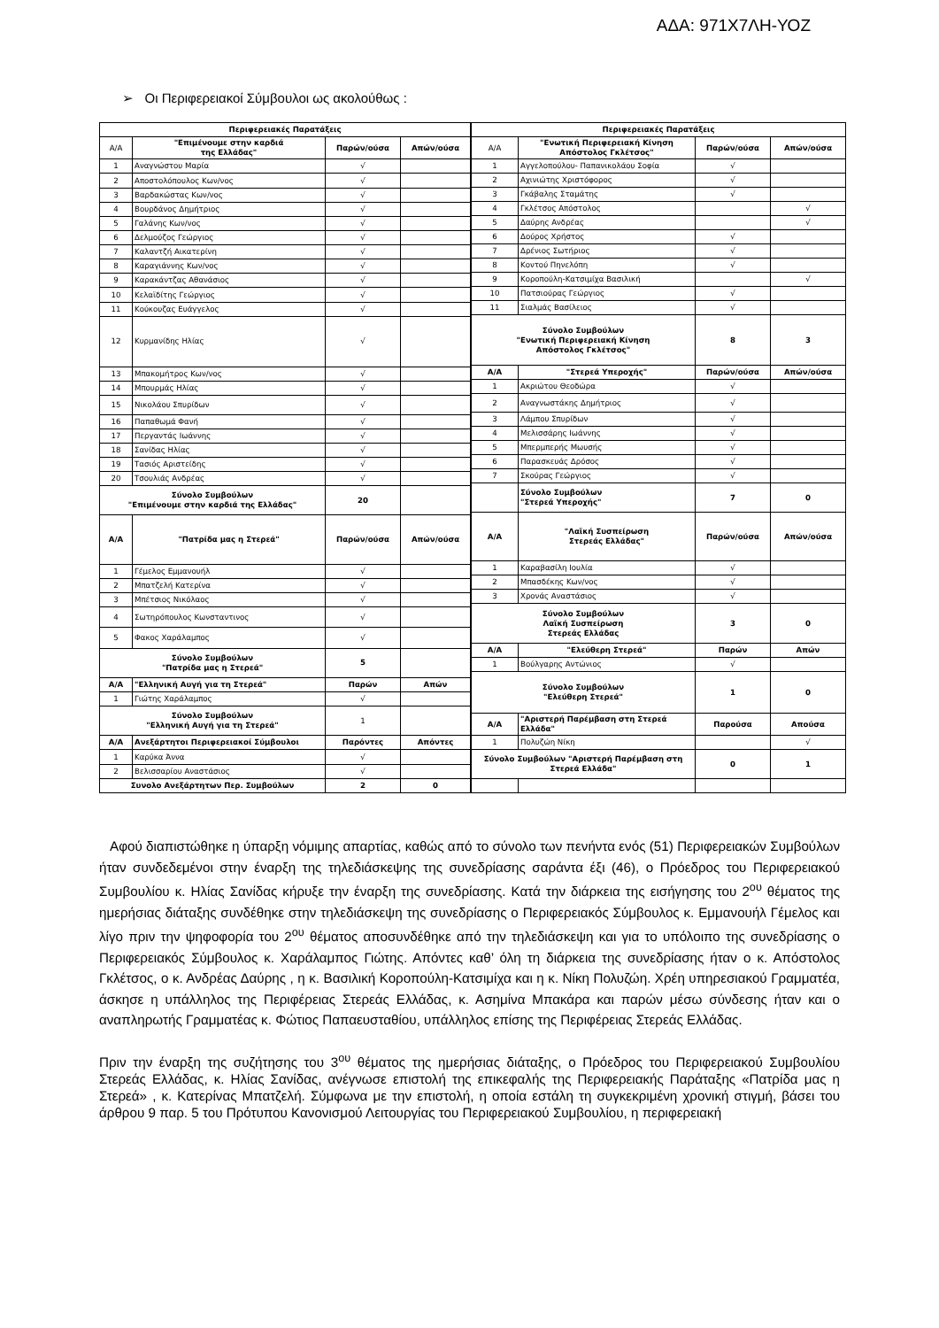ΑΔΑ: 971Χ7ΛΗ-ΥΟΖ
➢ Οι Περιφερειακοί Σύμβουλοι ως ακολούθως :
| Περιφερειακές Παρατάξεις | | | |
| --- | --- | --- | --- |
| Α/Α | "Επιμένουμε στην καρδιά της Ελλάδας" | Παρών/ούσα | Απών/ούσα |
| 1 | Αναγνώστου Μαρία | √ | |
| 2 | Αποστολόπουλος Κων/νος | √ | |
| 3 | Βαρδακώστας Κων/νος | √ | |
| 4 | Βουρδάνος Δημήτριος | √ | |
| 5 | Γαλάνης Κων/νος | √ | |
| 6 | Δελμούζος Γεώργιος | √ | |
| 7 | Καλαντζή Αικατερίνη | √ | |
| 8 | Καραγιάννης Κων/νος | √ | |
| 9 | Καρακάντζας Αθανάσιος | √ | |
| 10 | Κελαϊδίτης Γεώργιος | √ | |
| 11 | Κούκουζας Ευάγγελος | √ | |
| 12 | Κυρμανίδης Ηλίας | √ | |
| 13 | Μπακομήτρος Κων/νος | √ | |
| 14 | Μπουρμάς Ηλίας | √ | |
| 15 | Νικολάου Σπυρίδων | √ | |
| 16 | Παπαθωμά Φανή | √ | |
| 17 | Περγαντάς Ιωάννης | √ | |
| 18 | Σανίδας Ηλίας | √ | |
| 19 | Τασιός Αριστείδης | √ | |
| 20 | Τσουλιάς Ανδρέας | √ | |
| Σύνολο Συμβούλων "Επιμένουμε στην καρδιά της Ελλάδας" | | 20 | |
| Α/Α | "Πατρίδα μας η Στερεά" | Παρών/ούσα | Απών/ούσα |
| 1 | Γέμελος Εμμανουήλ | √ | |
| 2 | Μπατζελή Κατερίνα | √ | |
| 3 | Μπέτσιος Νικόλαος | √ | |
| 4 | Σωτηρόπουλος Κωνσταντινος | √ | |
| 5 | Φακος Χαράλαμπος | √ | |
| Σύνολο Συμβούλων "Πατρίδα μας η Στερεά" | | 5 | |
| Α/Α | "Ελληνική Αυγή για τη Στερεά" | Παρών | Απών |
| 1 | Γιώτης Χαράλαμπος | √ | |
| Σύνολο Συμβούλων "Ελληνική Αυγή για τη Στερεά" | | 1 | |
| Α/Α | Ανεξάρτητοι Περιφερειακοί Σύμβουλοι | Παρόντες | Απόντες |
| 1 | Καρύκα Άννα | √ | |
| 2 | Βελισσαρίου Αναστάσιος | √ | |
| Συνολο Ανεξάρτητων Περ. Συμβούλων | | 2 | 0 |
| Περιφερειακές Παρατάξεις | | | |
| --- | --- | --- | --- |
| Α/Α | "Ενωτική Περιφερειακή Κίνηση Απόστολος Γκλέτσος" | Παρών/ούσα | Απών/ούσα |
| 1 | Αγγελοπούλου- Παπανικολάου Σοφία | √ | |
| 2 | Αχινιώτης Χριστόφορος | √ | |
| 3 | Γκάβαλης Σταμάτης | √ | |
| 4 | Γκλέτσος Απόστολος | | √ |
| 5 | Δαύρης Ανδρέας | | √ |
| 6 | Δούρος Χρήστος | √ | |
| 7 | Δρένιος Σωτήριος | √ | |
| 8 | Κοντού Πηνελόπη | √ | |
| 9 | Κοροπούλη-Κατσιμίχα Βασιλική | | √ |
| 10 | Πατσιούρας Γεώργιος | √ | |
| 11 | Σιαλμάς Βασίλειος | √ | |
| Σύνολο Συμβούλων "Ενωτική Περιφερειακή Κίνηση Απόστολος Γκλέτσος" | | 8 | 3 |
| Α/Α | "Στερεά Υπεροχής" | Παρών/ούσα | Απών/ούσα |
| 1 | Ακριώτου Θεοδώρα | √ | |
| 2 | Αναγνωστάκης Δημήτριος | √ | |
| 3 | Λάμπου Σπυρίδων | √ | |
| 4 | Μελισσάρης Ιωάννης | √ | |
| 5 | Μπερμπερής Μωυσής | √ | |
| 6 | Παρασκευάς Δρόσος | √ | |
| 7 | Σκούρας Γεώργιος | √ | |
| | Σύνολο Συμβούλων "Στερεά Υπεροχής" | 7 | 0 |
| Α/Α | "Λαϊκή Συσπείρωση Στερεάς Ελλάδας" | Παρών/ούσα | Απών/ούσα |
| 1 | Καραβασίλη Ιουλία | √ | |
| 2 | Μπασδέκης Κων/νος | √ | |
| 3 | Χρονάς Αναστάσιος | √ | |
| Σύνολο Συμβούλων Λαϊκή Συσπείρωση Στερεάς Ελλάδας | | 3 | 0 |
| Α/Α | "Ελεύθερη Στερεά" | Παρών | Απών |
| 1 | Βούλγαρης Αντώνιος | √ | |
| Σύνολο Συμβούλων "Ελεύθερη Στερεά" | | 1 | 0 |
| Α/Α | "Αριστερή Παρέμβαση στη Στερεά Ελλάδα" | Παρούσα | Απούσα |
| 1 | Πολυζώη Νίκη | | √ |
| Σύνολο Συμβούλων "Αριστερή Παρέμβαση στη Στερεά Ελλάδα" | | 0 | 1 |
Αφού διαπιστώθηκε η ύπαρξη νόμιμης απαρτίας, καθώς από το σύνολο των πενήντα ενός (51) Περιφερειακών Συμβούλων ήταν συνδεδεμένοι στην έναρξη της τηλεδιάσκεψης της συνεδρίασης σαράντα έξι (46), ο Πρόεδρος του Περιφερειακού Συμβουλίου κ. Ηλίας Σανίδας κήρυξε την έναρξη της συνεδρίασης. Κατά την διάρκεια της εισήγησης του 2<sup>ου</sup> θέματος της ημερήσιας διάταξης συνδέθηκε στην τηλεδιάσκεψη της συνεδρίασης ο Περιφερειακός Σύμβουλος κ. Εμμανουήλ Γέμελος και λίγο πριν την ψηφοφορία του 2<sup>ου</sup> θέματος αποσυνδέθηκε από την τηλεδιάσκεψη και για το υπόλοιπο της συνεδρίασης ο Περιφερειακός Σύμβουλος κ. Χαράλαμπος Γιώτης. Απόντες καθ’ όλη τη διάρκεια της συνεδρίασης ήταν ο κ. Απόστολος Γκλέτσος, ο κ. Ανδρέας Δαύρης , η κ. Βασιλική Κοροπούλη-Κατσιμίχα και η κ. Νίκη Πολυζώη. Χρέη υπηρεσιακού Γραμματέα, άσκησε η υπάλληλος της Περιφέρειας Στερεάς Ελλάδας, κ. Ασημίνα Μπακάρα και παρών μέσω σύνδεσης ήταν και ο αναπληρωτής Γραμματέας κ. Φώτιος Παπαευσταθίου, υπάλληλος επίσης της Περιφέρειας Στερεάς Ελλάδας.
Πριν την έναρξη της συζήτησης του 3<sup>ου</sup> θέματος της ημερήσιας διάταξης, ο Πρόεδρος του Περιφερειακού Συμβουλίου Στερεάς Ελλάδας, κ. Ηλίας Σανίδας, ανέγνωσε επιστολή της επικεφαλής της Περιφερειακής Παράταξης «Πατρίδα μας η Στερεά» , κ. Κατερίνας Μπατζελή. Σύμφωνα με την επιστολή, η οποία εστάλη τη συγκεκριμένη χρονική στιγμή, βάσει του άρθρου 9 παρ. 5 του Πρότυπου Κανονισμού Λειτουργίας του Περιφερειακού Συμβουλίου, η περιφερειακή